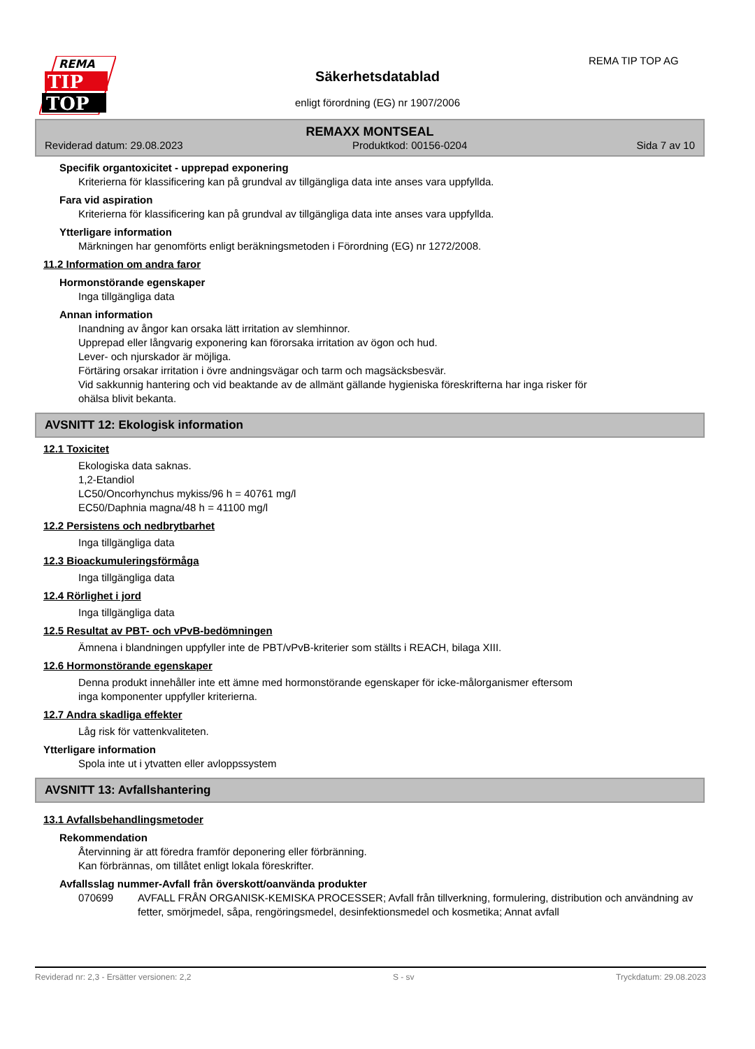REMA
TIP
TOP
REMA TIP TOP AG
Säkerhetsdatablad
enligt förordning (EG) nr 1907/2006
REMAXX MONTSEAL
Reviderad datum: 29.08.2023 Produktkod: 00156-0204 Sida 7 av 10
Specifik organtoxicitet - upprepad exponering
Kriterierna för klassificering kan på grundval av tillgängliga data inte anses vara uppfyllda.
Fara vid aspiration
Kriterierna för klassificering kan på grundval av tillgängliga data inte anses vara uppfyllda.
Ytterligare information
Märkningen har genomförts enligt beräkningsmetoden i Förordning (EG) nr 1272/2008.
11.2 Information om andra faror
Hormonstörande egenskaper
Inga tillgängliga data
Annan information
Inandning av ångor kan orsaka lätt irritation av slemhinnor.
Upprepad eller långvarig exponering kan förorsaka irritation av ögon och hud.
Lever- och njurskador är möjliga.
Förtäring orsakar irritation i övre andningsvägar och tarm och magsäcksbesvär.
Vid sakkunnig hantering och vid beaktande av de allmänt gällande hygieniska föreskrifterna har inga risker för
ohälsa blivit bekanta.
AVSNITT 12: Ekologisk information
12.1 Toxicitet
Ekologiska data saknas.
1,2-Etandiol
LC50/Oncorhynchus mykiss/96 h = 40761 mg/l
EC50/Daphnia magna/48 h = 41100 mg/l
12.2 Persistens och nedbrytbarhet
Inga tillgängliga data
12.3 Bioackumuleringsförmåga
Inga tillgängliga data
12.4 Rörlighet i jord
Inga tillgängliga data
12.5 Resultat av PBT- och vPvB-bedömningen
Ämnena i blandningen uppfyller inte de PBT/vPvB-kriterier som ställts i REACH, bilaga XIII.
12.6 Hormonstörande egenskaper
Denna produkt innehåller inte ett ämne med hormonstörande egenskaper för icke-målorganismer eftersom
inga komponenter uppfyller kriterierna.
12.7 Andra skadliga effekter
Låg risk för vattenkvaliteten.
Ytterligare information
Spola inte ut i ytvatten eller avloppssystem
AVSNITT 13: Avfallshantering
13.1 Avfallsbehandlingsmetoder
Rekommendation
Återvinning är att föredra framför deponering eller förbränning.
Kan förbrännas, om tillåtet enligt lokala föreskrifter.
Avfallsslag nummer-Avfall från överskott/oanvända produkter
070699 AVFALL FRÅN ORGANISK-KEMISKA PROCESSER; Avfall från tillverkning, formulering, distribution och användning av fetter, smörjmedel, såpa, rengöringsmedel, desinfektionsmedel och kosmetika; Annat avfall
Reviderad nr: 2,3 - Ersätter versionen: 2,2 S - sv Tryckdatum: 29.08.2023